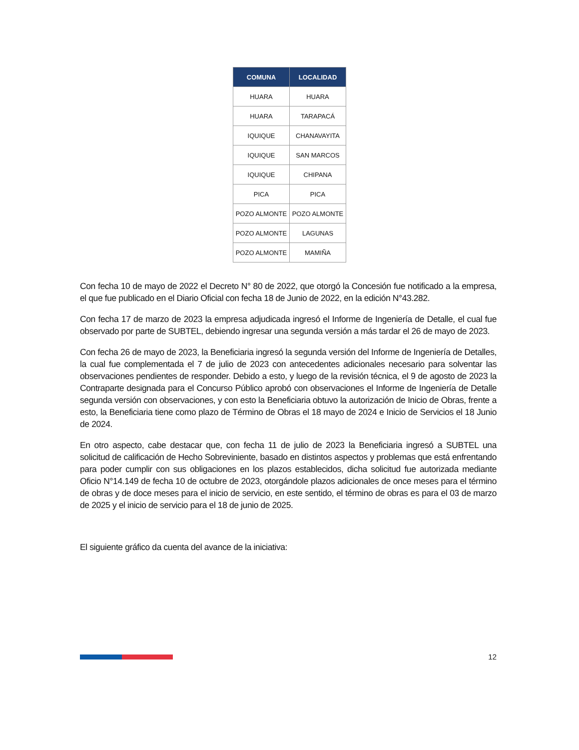| COMUNA | LOCALIDAD |
| --- | --- |
| HUARA | HUARA |
| HUARA | TARAPACÁ |
| IQUIQUE | CHANAVAYITA |
| IQUIQUE | SAN MARCOS |
| IQUIQUE | CHIPANA |
| PICA | PICA |
| POZO ALMONTE | POZO ALMONTE |
| POZO ALMONTE | LAGUNAS |
| POZO ALMONTE | MAMIÑA |
Con fecha 10 de mayo de 2022 el Decreto N° 80 de 2022, que otorgó la Concesión fue notificado a la empresa, el que fue publicado en el Diario Oficial con fecha 18 de Junio de 2022, en la edición N°43.282.
Con fecha 17 de marzo de 2023 la empresa adjudicada ingresó el Informe de Ingeniería de Detalle, el cual fue observado por parte de SUBTEL, debiendo ingresar una segunda versión a más tardar el 26 de mayo de 2023.
Con fecha 26 de mayo de 2023, la Beneficiaria ingresó la segunda versión del Informe de Ingeniería de Detalles, la cual fue complementada el 7 de julio de 2023 con antecedentes adicionales necesario para solventar las observaciones pendientes de responder. Debido a esto, y luego de la revisión técnica, el 9 de agosto de 2023 la Contraparte designada para el Concurso Público aprobó con observaciones el Informe de Ingeniería de Detalle segunda versión con observaciones, y con esto la Beneficiaria obtuvo la autorización de Inicio de Obras, frente a esto, la Beneficiaria tiene como plazo de Término de Obras el 18 mayo de 2024 e Inicio de Servicios el 18 Junio de 2024.
En otro aspecto, cabe destacar que, con fecha 11 de julio de 2023 la Beneficiaria ingresó a SUBTEL una solicitud de calificación de Hecho Sobreviniente, basado en distintos aspectos y problemas que está enfrentando para poder cumplir con sus obligaciones en los plazos establecidos, dicha solicitud fue autorizada mediante Oficio N°14.149 de fecha 10 de octubre de 2023, otorgándole plazos adicionales de once meses para el término de obras y de doce meses para el inicio de servicio, en este sentido, el término de obras es para el 03 de marzo de 2025 y el inicio de servicio para el 18 de junio de 2025.
El siguiente gráfico da cuenta del avance de la iniciativa:
12